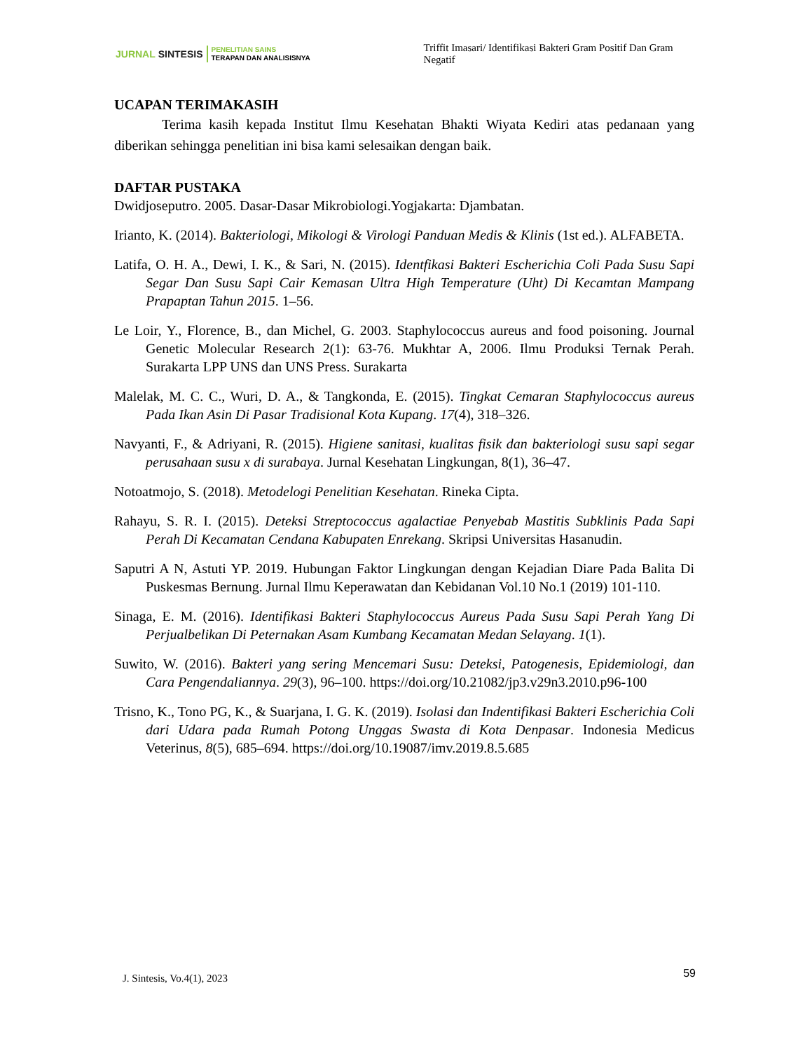JURNAL SINTESIS
PENELITIAN SAINS
TERAPAN DAN ANALISISNYA
Triffit Imasari/ Identifikasi Bakteri Gram Positif Dan Gram Negatif
UCAPAN TERIMAKASIH
Terima kasih kepada Institut Ilmu Kesehatan Bhakti Wiyata Kediri atas pedanaan yang diberikan sehingga penelitian ini bisa kami selesaikan dengan baik.
DAFTAR PUSTAKA
Dwidjoseputro. 2005. Dasar-Dasar Mikrobiologi.Yogjakarta: Djambatan.
Irianto, K. (2014). Bakteriologi, Mikologi & Virologi Panduan Medis & Klinis (1st ed.). ALFABETA.
Latifa, O. H. A., Dewi, I. K., & Sari, N. (2015). Identfikasi Bakteri Escherichia Coli Pada Susu Sapi Segar Dan Susu Sapi Cair Kemasan Ultra High Temperature (Uht) Di Kecamtan Mampang Prapaptan Tahun 2015. 1–56.
Le Loir, Y., Florence, B., dan Michel, G. 2003. Staphylococcus aureus and food poisoning. Journal Genetic Molecular Research 2(1): 63-76. Mukhtar A, 2006. Ilmu Produksi Ternak Perah. Surakarta LPP UNS dan UNS Press. Surakarta
Malelak, M. C. C., Wuri, D. A., & Tangkonda, E. (2015). Tingkat Cemaran Staphylococcus aureus Pada Ikan Asin Di Pasar Tradisional Kota Kupang. 17(4), 318–326.
Navyanti, F., & Adriyani, R. (2015). Higiene sanitasi, kualitas fisik dan bakteriologi susu sapi segar perusahaan susu x di surabaya. Jurnal Kesehatan Lingkungan, 8(1), 36–47.
Notoatmojo, S. (2018). Metodelogi Penelitian Kesehatan. Rineka Cipta.
Rahayu, S. R. I. (2015). Deteksi Streptococcus agalactiae Penyebab Mastitis Subklinis Pada Sapi Perah Di Kecamatan Cendana Kabupaten Enrekang. Skripsi Universitas Hasanudin.
Saputri A N, Astuti YP. 2019. Hubungan Faktor Lingkungan dengan Kejadian Diare Pada Balita Di Puskesmas Bernung. Jurnal Ilmu Keperawatan dan Kebidanan Vol.10 No.1 (2019) 101-110.
Sinaga, E. M. (2016). Identifikasi Bakteri Staphylococcus Aureus Pada Susu Sapi Perah Yang Di Perjualbelikan Di Peternakan Asam Kumbang Kecamatan Medan Selayang. 1(1).
Suwito, W. (2016). Bakteri yang sering Mencemari Susu: Deteksi, Patogenesis, Epidemiologi, dan Cara Pengendaliannya. 29(3), 96–100. https://doi.org/10.21082/jp3.v29n3.2010.p96-100
Trisno, K., Tono PG, K., & Suarjana, I. G. K. (2019). Isolasi dan Indentifikasi Bakteri Escherichia Coli dari Udara pada Rumah Potong Unggas Swasta di Kota Denpasar. Indonesia Medicus Veterinus, 8(5), 685–694. https://doi.org/10.19087/imv.2019.8.5.685
J. Sintesis, Vo.4(1), 2023 59